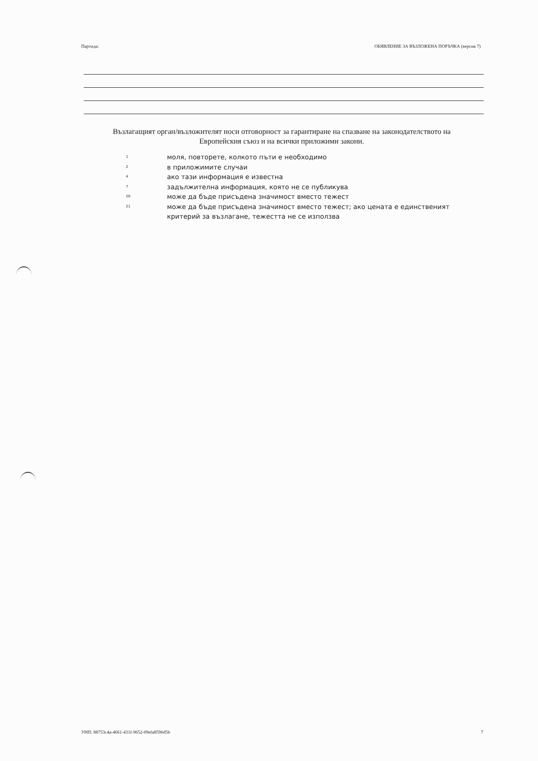Партида: ОБЯВЛЕНИЕ ЗА ВЪЗЛОЖЕНА ПОРЪЧКА (версия 7)
Възлагащият орган/възложителят носи отговорност за гарантиране на спазване на законодателството на Европейския съюз и на всички приложими закони.
1 моля, повторете, колкото пъти е необходимо
2 в приложимите случаи
4 ако тази информация е известна
7 задължителна информация, която не се публикува
20 може да бъде присъдена значимост вместо тежест
21 може да бъде присъдена значимост вместо тежест; ако цената е единственият критерий за възлагане, тежестта не се използва
УНП: 88753c4a-4661-431f-9652-09efa8596d5b 7